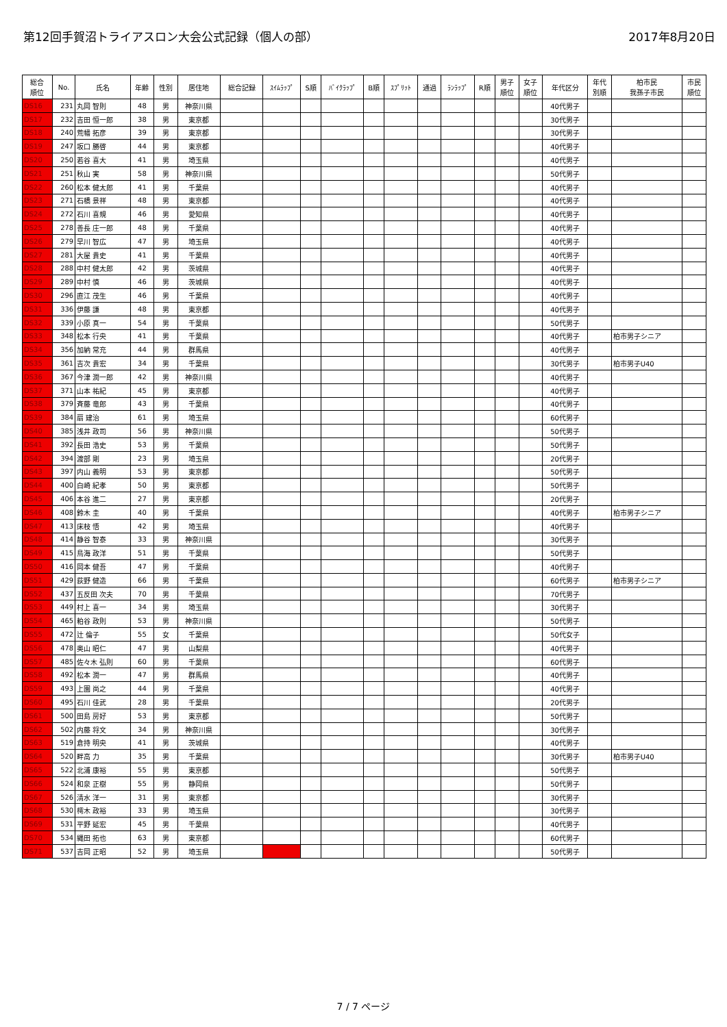第12回手賀沼トライアスロン大会公式記録（個人の部） 2017年8月20日
| 総合 順位 | No. | 氏名 | 年齢 | 性別 | 居住地 | 総合記録 | ｽｲﾑﾗｯﾌﾟ | S順 | ﾊﾞｲｸﾗｯﾌﾟ | B順 | ｽﾌﾟﾘｯﾄ | 通過 | ﾗﾝﾗｯﾌﾟ | R順 | 男子 順位 | 女子 順位 | 年代区分 | 年代 別順 | 柏市民 我孫子市民 | 市民 順位 |
| --- | --- | --- | --- | --- | --- | --- | --- | --- | --- | --- | --- | --- | --- | --- | --- | --- | --- | --- | --- | --- |
| DS16 | 231 | 丸岡 智則 | 48 | 男 | 神奈川県 | | | | | | | | | | | | 40代男子 | | | |
| DS17 | 232 | 吉田 恒一郎 | 38 | 男 | 東京都 | | | | | | | | | | | | 30代男子 | | | |
| DS18 | 240 | 荒幡 拓彦 | 39 | 男 | 東京都 | | | | | | | | | | | | 30代男子 | | | |
| DS19 | 247 | 坂口 勝啓 | 44 | 男 | 東京都 | | | | | | | | | | | | 40代男子 | | | |
| DS20 | 250 | 若谷 喜大 | 41 | 男 | 埼玉県 | | | | | | | | | | | | 40代男子 | | | |
| DS21 | 251 | 秋山 実 | 58 | 男 | 神奈川県 | | | | | | | | | | | | 50代男子 | | | |
| DS22 | 260 | 松本 健太郎 | 41 | 男 | 千葉県 | | | | | | | | | | | | 40代男子 | | | |
| DS23 | 271 | 石橋 景祥 | 48 | 男 | 東京都 | | | | | | | | | | | | 40代男子 | | | |
| DS24 | 272 | 石川 喜規 | 46 | 男 | 愛知県 | | | | | | | | | | | | 40代男子 | | | |
| DS25 | 278 | 善長 庄一郎 | 48 | 男 | 千葉県 | | | | | | | | | | | | 40代男子 | | | |
| DS26 | 279 | 早川 智広 | 47 | 男 | 埼玉県 | | | | | | | | | | | | 40代男子 | | | |
| DS27 | 281 | 大屋 貴史 | 41 | 男 | 千葉県 | | | | | | | | | | | | 40代男子 | | | |
| DS28 | 288 | 中村 健太郎 | 42 | 男 | 茨城県 | | | | | | | | | | | | 40代男子 | | | |
| DS29 | 289 | 中村 慎 | 46 | 男 | 茨城県 | | | | | | | | | | | | 40代男子 | | | |
| DS30 | 296 | 直江 茂生 | 46 | 男 | 千葉県 | | | | | | | | | | | | 40代男子 | | | |
| DS31 | 336 | 伊藤 謙 | 48 | 男 | 東京都 | | | | | | | | | | | | 40代男子 | | | |
| DS32 | 339 | 小原 真一 | 54 | 男 | 千葉県 | | | | | | | | | | | | 50代男子 | | | |
| DS33 | 348 | 松本 行央 | 41 | 男 | 千葉県 | | | | | | | | | | | | 40代男子 | | 柏市男子シニア | |
| DS34 | 356 | 加納 常充 | 44 | 男 | 群馬県 | | | | | | | | | | | | 40代男子 | | | |
| DS35 | 361 | 吉次 貴宏 | 34 | 男 | 千葉県 | | | | | | | | | | | | 30代男子 | | 柏市男子U40 | |
| DS36 | 367 | 今津 潤一郎 | 42 | 男 | 神奈川県 | | | | | | | | | | | | 40代男子 | | | |
| DS37 | 371 | 山本 祐紀 | 45 | 男 | 東京都 | | | | | | | | | | | | 40代男子 | | | |
| DS38 | 379 | 斉藤 竜郎 | 43 | 男 | 千葉県 | | | | | | | | | | | | 40代男子 | | | |
| DS39 | 384 | 扇 建治 | 61 | 男 | 埼玉県 | | | | | | | | | | | | 60代男子 | | | |
| DS40 | 385 | 浅井 政司 | 56 | 男 | 神奈川県 | | | | | | | | | | | | 50代男子 | | | |
| DS41 | 392 | 長田 浩史 | 53 | 男 | 千葉県 | | | | | | | | | | | | 50代男子 | | | |
| DS42 | 394 | 渡部 剛 | 23 | 男 | 埼玉県 | | | | | | | | | | | | 20代男子 | | | |
| DS43 | 397 | 内山 義明 | 53 | 男 | 東京都 | | | | | | | | | | | | 50代男子 | | | |
| DS44 | 400 | 白崎 紀孝 | 50 | 男 | 東京都 | | | | | | | | | | | | 50代男子 | | | |
| DS45 | 406 | 本谷 進二 | 27 | 男 | 東京都 | | | | | | | | | | | | 20代男子 | | | |
| DS46 | 408 | 鈴木 圭 | 40 | 男 | 千葉県 | | | | | | | | | | | | 40代男子 | | 柏市男子シニア | |
| DS47 | 413 | 床枝 悟 | 42 | 男 | 埼玉県 | | | | | | | | | | | | 40代男子 | | | |
| DS48 | 414 | 静谷 智泰 | 33 | 男 | 神奈川県 | | | | | | | | | | | | 30代男子 | | | |
| DS49 | 415 | 鳥海 政洋 | 51 | 男 | 千葉県 | | | | | | | | | | | | 50代男子 | | | |
| DS50 | 416 | 岡本 健吾 | 47 | 男 | 千葉県 | | | | | | | | | | | | 40代男子 | | | |
| DS51 | 429 | 荻野 健造 | 66 | 男 | 千葉県 | | | | | | | | | | | | 60代男子 | | 柏市男子シニア | |
| DS52 | 437 | 五反田 次夫 | 70 | 男 | 千葉県 | | | | | | | | | | | | 70代男子 | | | |
| DS53 | 449 | 村上 喜一 | 34 | 男 | 埼玉県 | | | | | | | | | | | | 30代男子 | | | |
| DS54 | 465 | 粕谷 政則 | 53 | 男 | 神奈川県 | | | | | | | | | | | | 50代男子 | | | |
| DS55 | 472 | 辻 倫子 | 55 | 女 | 千葉県 | | | | | | | | | | | | 50代女子 | | | |
| DS56 | 478 | 奥山 昭仁 | 47 | 男 | 山梨県 | | | | | | | | | | | | 40代男子 | | | |
| DS57 | 485 | 佐々木 弘則 | 60 | 男 | 千葉県 | | | | | | | | | | | | 60代男子 | | | |
| DS58 | 492 | 松本 潤一 | 47 | 男 | 群馬県 | | | | | | | | | | | | 40代男子 | | | |
| DS59 | 493 | 上園 尚之 | 44 | 男 | 千葉県 | | | | | | | | | | | | 40代男子 | | | |
| DS60 | 495 | 石川 佳武 | 28 | 男 | 千葉県 | | | | | | | | | | | | 20代男子 | | | |
| DS61 | 500 | 田島 房好 | 53 | 男 | 東京都 | | | | | | | | | | | | 50代男子 | | | |
| DS62 | 502 | 内藤 将文 | 34 | 男 | 神奈川県 | | | | | | | | | | | | 30代男子 | | | |
| DS63 | 519 | 倉持 明央 | 41 | 男 | 茨城県 | | | | | | | | | | | | 40代男子 | | | |
| DS64 | 520 | 畔高 力 | 35 | 男 | 千葉県 | | | | | | | | | | | | 30代男子 | | 柏市男子U40 | |
| DS65 | 522 | 北浦 康裕 | 55 | 男 | 東京都 | | | | | | | | | | | | 50代男子 | | | |
| DS66 | 524 | 和泉 正樹 | 55 | 男 | 静岡県 | | | | | | | | | | | | 50代男子 | | | |
| DS67 | 526 | 清水 洋一 | 31 | 男 | 東京都 | | | | | | | | | | | | 30代男子 | | | |
| DS68 | 530 | 樗木 政裕 | 33 | 男 | 埼玉県 | | | | | | | | | | | | 30代男子 | | | |
| DS69 | 531 | 平野 延宏 | 45 | 男 | 千葉県 | | | | | | | | | | | | 40代男子 | | | |
| DS70 | 534 | 縄田 拓也 | 63 | 男 | 東京都 | | | | | | | | | | | | 60代男子 | | | |
| DS71 | 537 | 吉岡 正昭 | 52 | 男 | 埼玉県 | | | | | | | | | | | | 50代男子 | | | |
7 / 7 ページ